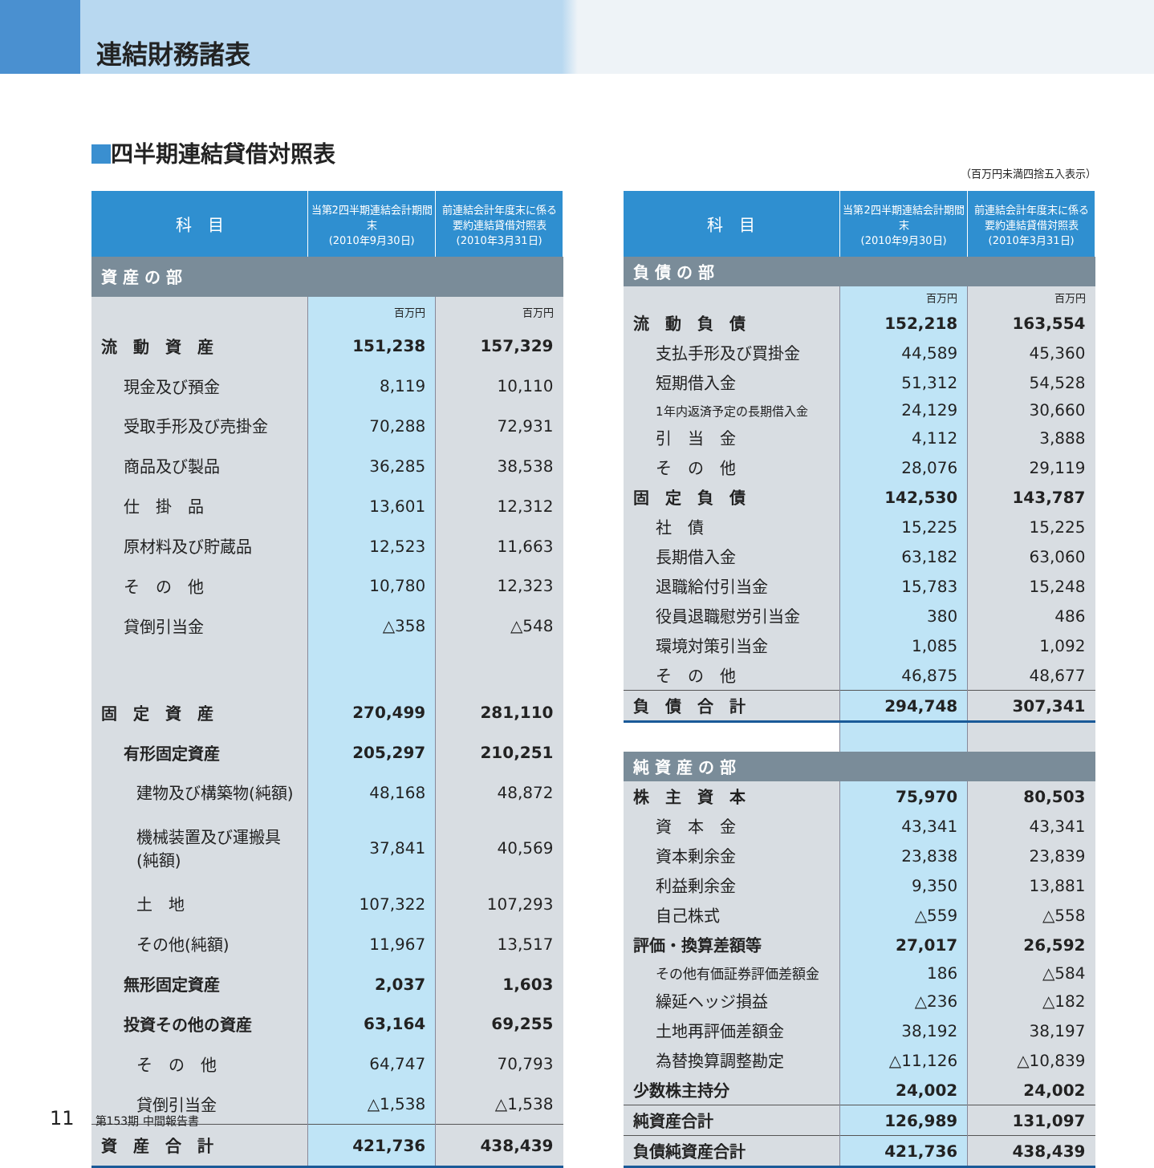連結財務諸表
四半期連結貸借対照表
（百万円未満四捨五入表示）
| 科 目 | 当第2四半期連結会計期間末 (2010年9月30日) | 前連結会計年度末に係る 要約連結貸借対照表 (2010年3月31日) |
| --- | --- | --- |
| 資 産 の 部 | | |
| | 百万円 | 百万円 |
| 流 動 資 産 | 151,238 | 157,329 |
| 現金及び預金 | 8,119 | 10,110 |
| 受取手形及び売掛金 | 70,288 | 72,931 |
| 商品及び製品 | 36,285 | 38,538 |
| 仕 掛 品 | 13,601 | 12,312 |
| 原材料及び貯蔵品 | 12,523 | 11,663 |
| そ の 他 | 10,780 | 12,323 |
| 貸倒引当金 | △358 | △548 |
| 固 定 資 産 | 270,499 | 281,110 |
| 有形固定資産 | 205,297 | 210,251 |
| 建物及び構築物(純額) | 48,168 | 48,872 |
| 機械装置及び運搬具(純額) | 37,841 | 40,569 |
| 土 地 | 107,322 | 107,293 |
| その他(純額) | 11,967 | 13,517 |
| 無形固定資産 | 2,037 | 1,603 |
| 投資その他の資産 | 63,164 | 69,255 |
| そ の 他 | 64,747 | 70,793 |
| 貸倒引当金 | △1,538 | △1,538 |
| 資 産 合 計 | 421,736 | 438,439 |
| 科 目 | 当第2四半期連結会計期間末 (2010年9月30日) | 前連結会計年度末に係る 要約連結貸借対照表 (2010年3月31日) |
| --- | --- | --- |
| 負 債 の 部 | | |
| | 百万円 | 百万円 |
| 流 動 負 債 | 152,218 | 163,554 |
| 支払手形及び買掛金 | 44,589 | 45,360 |
| 短期借入金 | 51,312 | 54,528 |
| 1年内返済予定の長期借入金 | 24,129 | 30,660 |
| 引 当 金 | 4,112 | 3,888 |
| そ の 他 | 28,076 | 29,119 |
| 固 定 負 債 | 142,530 | 143,787 |
| 社 債 | 15,225 | 15,225 |
| 長期借入金 | 63,182 | 63,060 |
| 退職給付引当金 | 15,783 | 15,248 |
| 役員退職慰労引当金 | 380 | 486 |
| 環境対策引当金 | 1,085 | 1,092 |
| そ の 他 | 46,875 | 48,677 |
| 負 債 合 計 | 294,748 | 307,341 |
| 純 資 産 の 部 | | |
| 株 主 資 本 | 75,970 | 80,503 |
| 資 本 金 | 43,341 | 43,341 |
| 資本剰余金 | 23,838 | 23,839 |
| 利益剰余金 | 9,350 | 13,881 |
| 自己株式 | △559 | △558 |
| 評価・換算差額等 | 27,017 | 26,592 |
| その他有価証券評価差額金 | 186 | △584 |
| 繰延ヘッジ損益 | △236 | △182 |
| 土地再評価差額金 | 38,192 | 38,197 |
| 為替換算調整勘定 | △11,126 | △10,839 |
| 少数株主持分 | 24,002 | 24,002 |
| 純資産合計 | 126,989 | 131,097 |
| 負債純資産合計 | 421,736 | 438,439 |
11 第153期 中間報告書